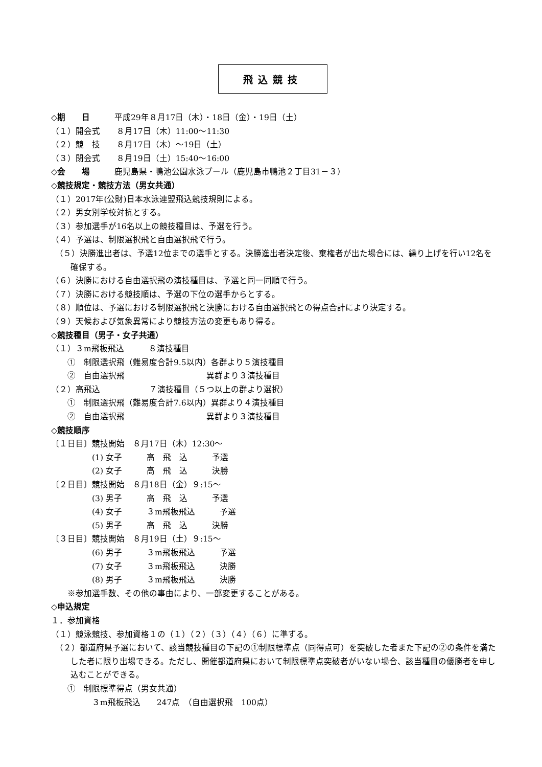飛込競技
◇期　　日　　　平成29年８月17日（木）・18日（金）・19日（土）
（１）開会式　　８月17日（木）11:00～11:30
（２）競　技　　８月17日（木）～19日（土）
（３）閉会式　　８月19日（土）15:40～16:00
◇会　　場　　　鹿児島県・鴨池公園水泳プール（鹿児島市鴨池２丁目31－３）
◇競技規定・競技方法（男女共通）
（１）2017年(公財)日本水泳連盟飛込競技規則による。
（２）男女別学校対抗とする。
（３）参加選手が16名以上の競技種目は、予選を行う。
（４）予選は、制限選択飛と自由選択飛で行う。
（５）決勝進出者は、予選12位までの選手とする。決勝進出者決定後、棄権者が出た場合には、繰り上げを行い12名を確保する。
（６）決勝における自由選択飛の演技種目は、予選と同一同順で行う。
（７）決勝における競技順は、予選の下位の選手からとする。
（８）順位は、予選における制限選択飛と決勝における自由選択飛との得点合計により決定する。
（９）天候および気象異常により競技方法の変更もあり得る。
◇競技種目（男子・女子共通）
（１）３m飛板飛込　　　８演技種目
　　①　制限選択飛（難易度合計9.5以内）各群より５演技種目
　　②　自由選択飛　　　　　　　　　　異群より３演技種目
（２）高飛込　　　　　　７演技種目（５つ以上の群より選択）
　　①　制限選択飛（難易度合計7.6以内）異群より４演技種目
　　②　自由選択飛　　　　　　　　　　異群より３演技種目
◇競技順序
〔１日目〕競技開始　８月17日（木）12:30～
　　　　　(1) 女子　　　高　飛　込　　　予選
　　　　　(2) 女子　　　高　飛　込　　　決勝
〔２日目〕競技開始　８月18日（金）９:15～
　　　　　(3) 男子　　　高　飛　込　　　予選
　　　　　(4) 女子　　　３m飛板飛込　　　予選
　　　　　(5) 男子　　　高　飛　込　　　決勝
〔３日目〕競技開始　８月19日（土）９:15～
　　　　　(6) 男子　　　３m飛板飛込　　　予選
　　　　　(7) 女子　　　３m飛板飛込　　　決勝
　　　　　(8) 男子　　　３m飛板飛込　　　決勝
　　※参加選手数、その他の事由により、一部変更することがある。
◇申込規定
１．参加資格
（１）競泳競技、参加資格１の（１）（２）（３）（４）（６）に準ずる。
（２）都道府県予選において、該当競技種目の下記の①制限標準点（同得点可）を突破した者また下記の②の条件を満たした者に限り出場できる。ただし、開催都道府県において制限標準点突破者がいない場合、該当種目の優勝者を申し込むことができる。
　　①　制限標準得点（男女共通）
　　　　　３m飛板飛込　　247点　（自由選択飛　100点）